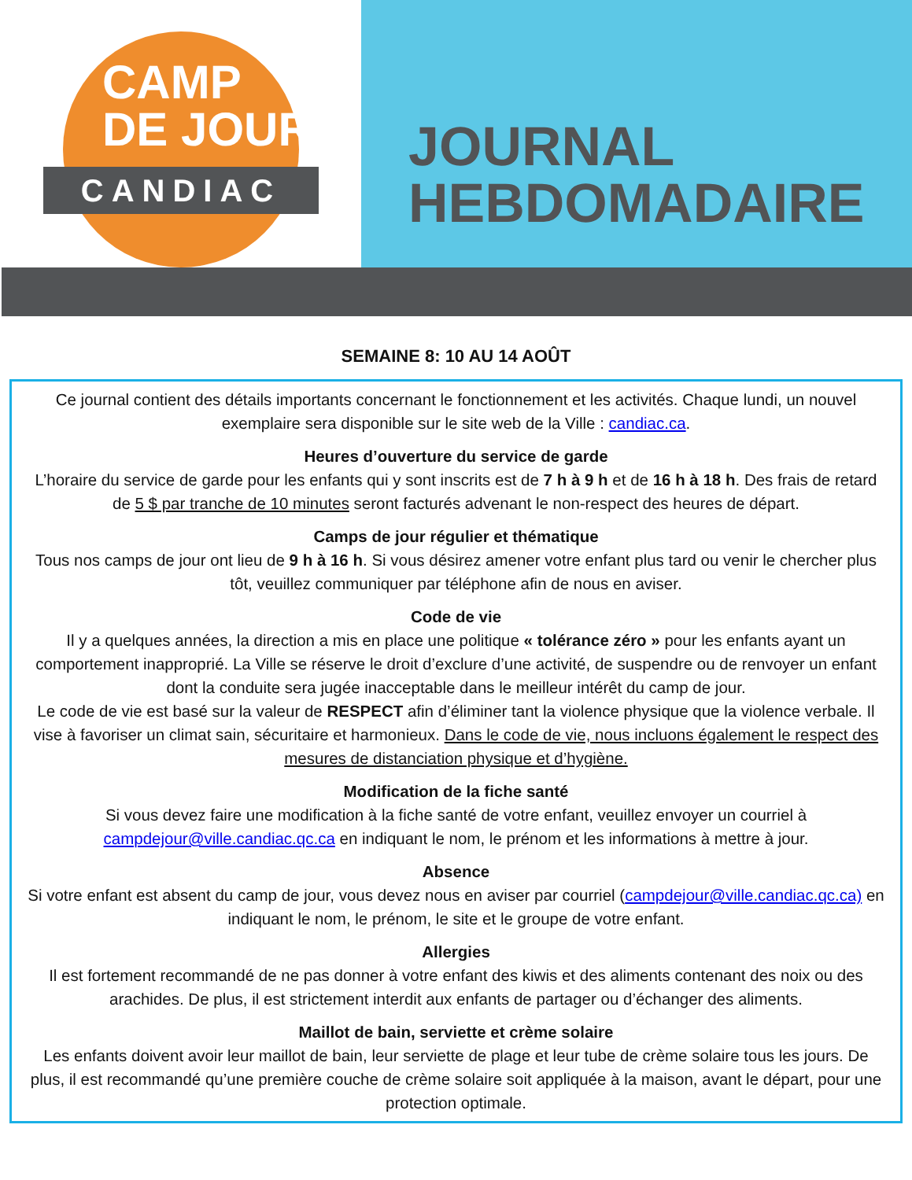CAMP
DE JOUR
CANDIAC
JOURNAL
HEBDOMADAIRE
SEMAINE 8: 10 AU 14 AOÛT
Ce journal contient des détails importants concernant le fonctionnement et les activités. Chaque lundi, un nouvel exemplaire sera disponible sur le site web de la Ville : candiac.ca.
Heures d’ouverture du service de garde
L’horaire du service de garde pour les enfants qui y sont inscrits est de 7 h à 9 h et de 16 h à 18 h. Des frais de retard de 5 $ par tranche de 10 minutes seront facturés advenant le non-respect des heures de départ.
Camps de jour régulier et thématique
Tous nos camps de jour ont lieu de 9 h à 16 h. Si vous désirez amener votre enfant plus tard ou venir le chercher plus tôt, veuillez communiquer par téléphone afin de nous en aviser.
Code de vie
Il y a quelques années, la direction a mis en place une politique « tolérance zéro » pour les enfants ayant un comportement inapproprié. La Ville se réserve le droit d’exclure d’une activité, de suspendre ou de renvoyer un enfant dont la conduite sera jugée inacceptable dans le meilleur intérêt du camp de jour.
Le code de vie est basé sur la valeur de RESPECT afin d’éliminer tant la violence physique que la violence verbale. Il vise à favoriser un climat sain, sécuritaire et harmonieux. Dans le code de vie, nous incluons également le respect des mesures de distanciation physique et d’hygiène.
Modification de la fiche santé
Si vous devez faire une modification à la fiche santé de votre enfant, veuillez envoyer un courriel à campdejour@ville.candiac.qc.ca en indiquant le nom, le prénom et les informations à mettre à jour.
Absence
Si votre enfant est absent du camp de jour, vous devez nous en aviser par courriel (campdejour@ville.candiac.qc.ca) en indiquant le nom, le prénom, le site et le groupe de votre enfant.
Allergies
Il est fortement recommandé de ne pas donner à votre enfant des kiwis et des aliments contenant des noix ou des arachides. De plus, il est strictement interdit aux enfants de partager ou d’échanger des aliments.
Maillot de bain, serviette et crème solaire
Les enfants doivent avoir leur maillot de bain, leur serviette de plage et leur tube de crème solaire tous les jours. De plus, il est recommandé qu’une première couche de crème solaire soit appliquée à la maison, avant le départ, pour une protection optimale.